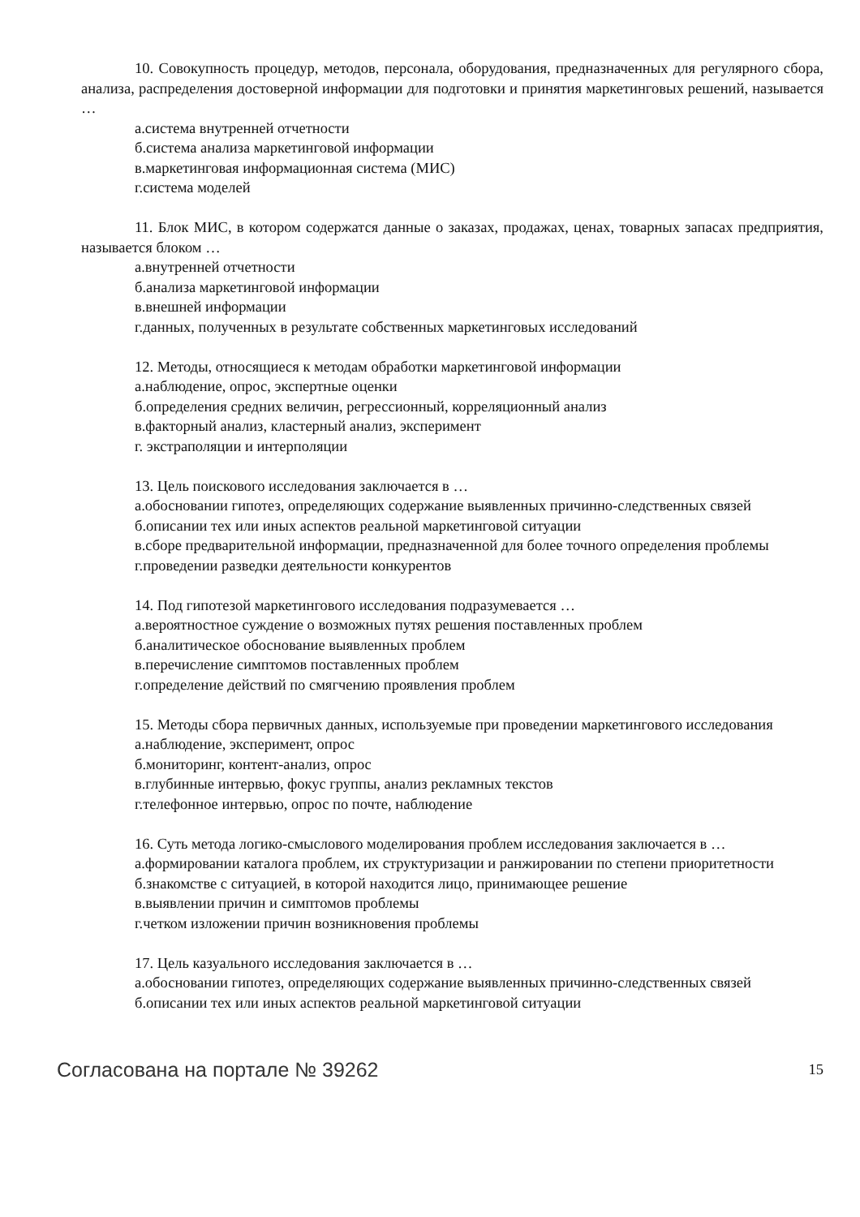10. Совокупность процедур, методов, персонала, оборудования, предназначенных для регулярного сбора, анализа, распределения достоверной информации для подготовки и принятия маркетинговых решений, называется …
а.система внутренней отчетности
б.система анализа маркетинговой информации
в.маркетинговая информационная система (МИС)
г.система моделей
11. Блок МИС, в котором содержатся данные о заказах, продажах, ценах, товарных запасах предприятия, называется блоком …
а.внутренней отчетности
б.анализа маркетинговой информации
в.внешней информации
г.данных, полученных в результате собственных маркетинговых исследований
12. Методы, относящиеся к методам обработки маркетинговой информации
а.наблюдение, опрос, экспертные оценки
б.определения средних величин, регрессионный, корреляционный анализ
в.факторный анализ, кластерный анализ, эксперимент
г. экстраполяции и интерполяции
13. Цель поискового исследования заключается в …
а.обосновании гипотез, определяющих содержание выявленных причинно-следственных связей
б.описании тех или иных аспектов реальной маркетинговой ситуации
в.сборе предварительной информации, предназначенной для более точного определения проблемы
г.проведении разведки деятельности конкурентов
14. Под гипотезой маркетингового исследования подразумевается …
а.вероятностное суждение о возможных путях решения поставленных проблем
б.аналитическое обоснование выявленных проблем
в.перечисление симптомов поставленных проблем
г.определение действий по смягчению проявления проблем
15. Методы сбора первичных данных, используемые при проведении маркетингового исследования
а.наблюдение, эксперимент, опрос
б.мониторинг, контент-анализ, опрос
в.глубинные интервью, фокус группы, анализ рекламных текстов
г.телефонное интервью, опрос по почте, наблюдение
16. Суть метода логико-смыслового моделирования проблем исследования заключается в …
а.формировании каталога проблем, их структуризации и ранжировании по степени приоритетности
б.знакомстве с ситуацией, в которой находится лицо, принимающее решение
в.выявлении причин и симптомов проблемы
г.четком изложении причин возникновения проблемы
17. Цель казуального исследования заключается в …
а.обосновании гипотез, определяющих содержание выявленных причинно-следственных связей
б.описании тех или иных аспектов реальной маркетинговой ситуации
Согласована на портале № 39262 15